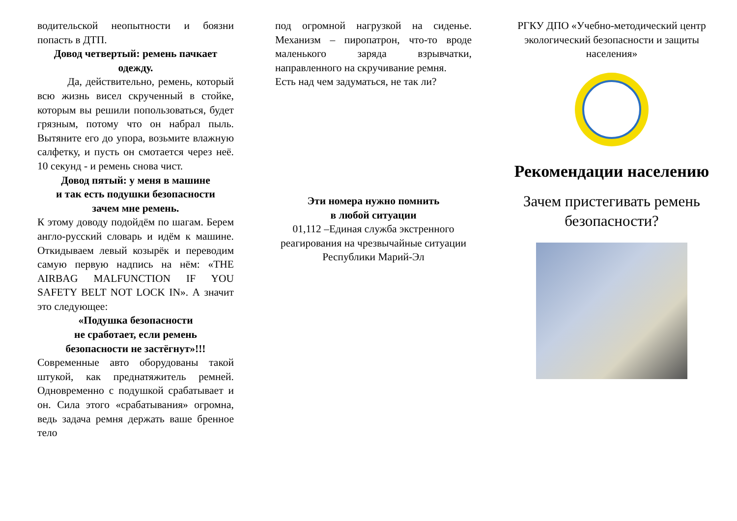водительской неопытности и боязни попасть в ДТП.
Довод четвертый: ремень пачкает одежду.
Да, действительно, ремень, который всю жизнь висел скрученный в стойке, которым вы решили попользоваться, будет грязным, потому что он набрал пыль. Вытяните его до упора, возьмите влажную салфетку, и пусть он смотается через неё. 10 секунд - и ремень снова чист.
Довод пятый: у меня в машине
и так есть подушки безопасности
зачем мне ремень.
К этому доводу подойдём по шагам. Берем англо-русский словарь и идём к машине. Откидываем левый козырёк и переводим самую первую надпись на нём: «THE AIRBAG MALFUNCTION IF YOU SAFETY BELT NOT LOCK IN». А значит это следующее:
«Подушка безопасности
не сработает, если ремень
безопасности не застёгнут»!!!
Современные авто оборудованы такой штукой, как преднатяжитель ремней. Одновременно с подушкой срабатывает и он. Сила этого «срабатывания» огромна, ведь задача ремня держать ваше бренное тело
под огромной нагрузкой на сиденье. Механизм – пиропатрон, что-то вроде маленького заряда взрывчатки, направленного на скручивание ремня.
Есть над чем задуматься, не так ли?
Эти номера нужно помнить
в любой ситуации
01,112 –Единая служба экстренного реагирования на чрезвычайные ситуации Республики Марий-Эл
РГКУ ДПО «Учебно-методический центр экологический безопасности и защиты населения»
Рекомендации населению
Зачем пристегивать ремень безопасности?